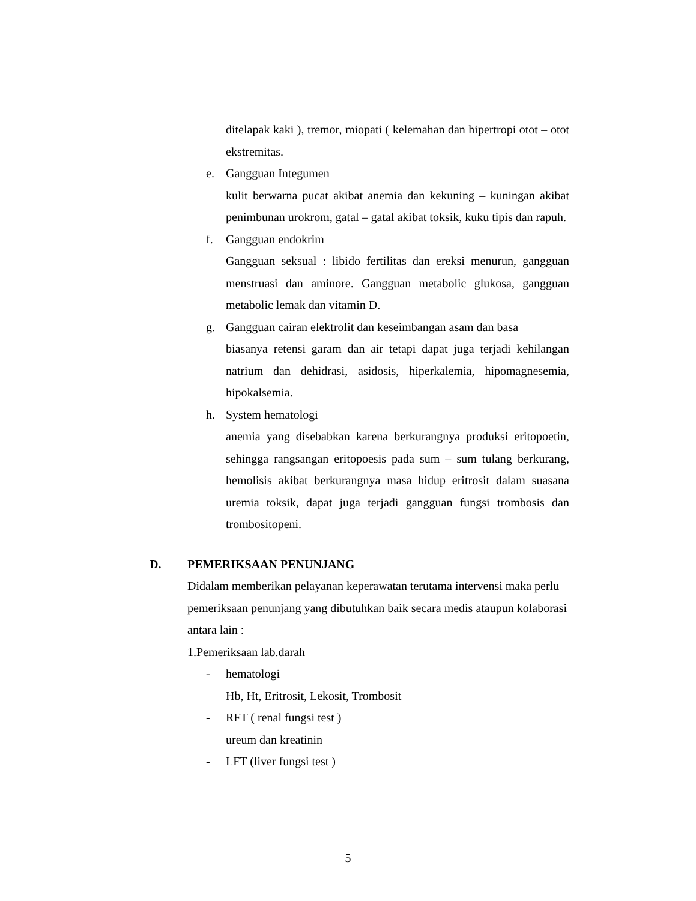ditelapak kaki ), tremor, miopati ( kelemahan dan hipertropi otot – otot ekstremitas.
e. Gangguan Integumen
kulit berwarna pucat akibat anemia dan kekuning – kuningan akibat penimbunan urokrom, gatal – gatal akibat toksik, kuku tipis dan rapuh.
f. Gangguan endokrim
Gangguan seksual : libido fertilitas dan ereksi menurun, gangguan menstruasi dan aminore. Gangguan metabolic glukosa, gangguan metabolic lemak dan vitamin D.
g. Gangguan cairan elektrolit dan keseimbangan asam dan basa
biasanya retensi garam dan air tetapi dapat juga terjadi kehilangan natrium dan dehidrasi, asidosis, hiperkalemia, hipomagnesemia, hipokalsemia.
h. System hematologi
anemia yang disebabkan karena berkurangnya produksi eritopoetin, sehingga rangsangan eritopoesis pada sum – sum tulang berkurang, hemolisis akibat berkurangnya masa hidup eritrosit dalam suasana uremia toksik, dapat juga terjadi gangguan fungsi trombosis dan trombositopeni.
D. PEMERIKSAAN PENUNJANG
Didalam memberikan pelayanan keperawatan terutama intervensi maka perlu pemeriksaan penunjang yang dibutuhkan baik secara medis ataupun kolaborasi antara lain :
1.Pemeriksaan lab.darah
- hematologi
Hb, Ht, Eritrosit, Lekosit, Trombosit
- RFT ( renal fungsi test )
ureum dan kreatinin
- LFT (liver fungsi test )
5